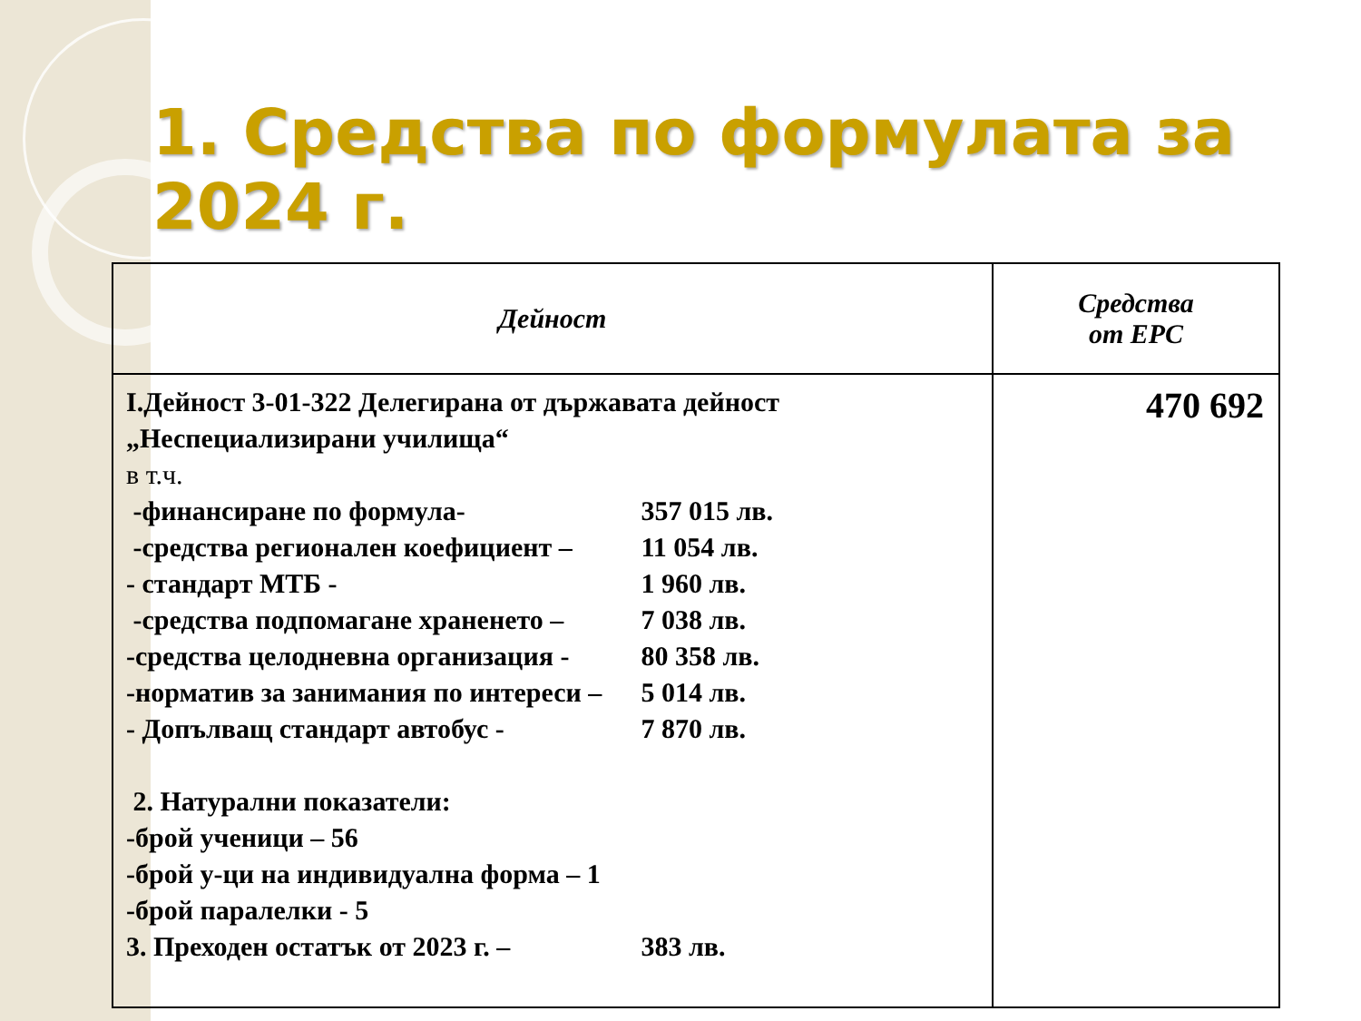1. Средства по формулата за 2024 г.
| Дейност | Средства от ЕРС |
| --- | --- |
| I.Дейност 3-01-322 Делегирана от държавата дейност „Неспециализирани училища“ в т.ч. -финансиране по формула- 357 015 лв. -средства регионален коефициент – 11 054 лв. - стандарт МТБ - 1 960 лв. -средства подпомагане храненето – 7 038 лв. -средства целодневна организация - 80 358 лв. -норматив за занимания по интереси – 5 014 лв. - Допълващ стандарт автобус - 7 870 лв. 2. Натурални показатели: -брой ученици – 56 -брой у-ци на индивидуална форма – 1 -брой паралелки - 5 3. Преходен остатък от 2023 г. – 383 лв. | 470 692 |